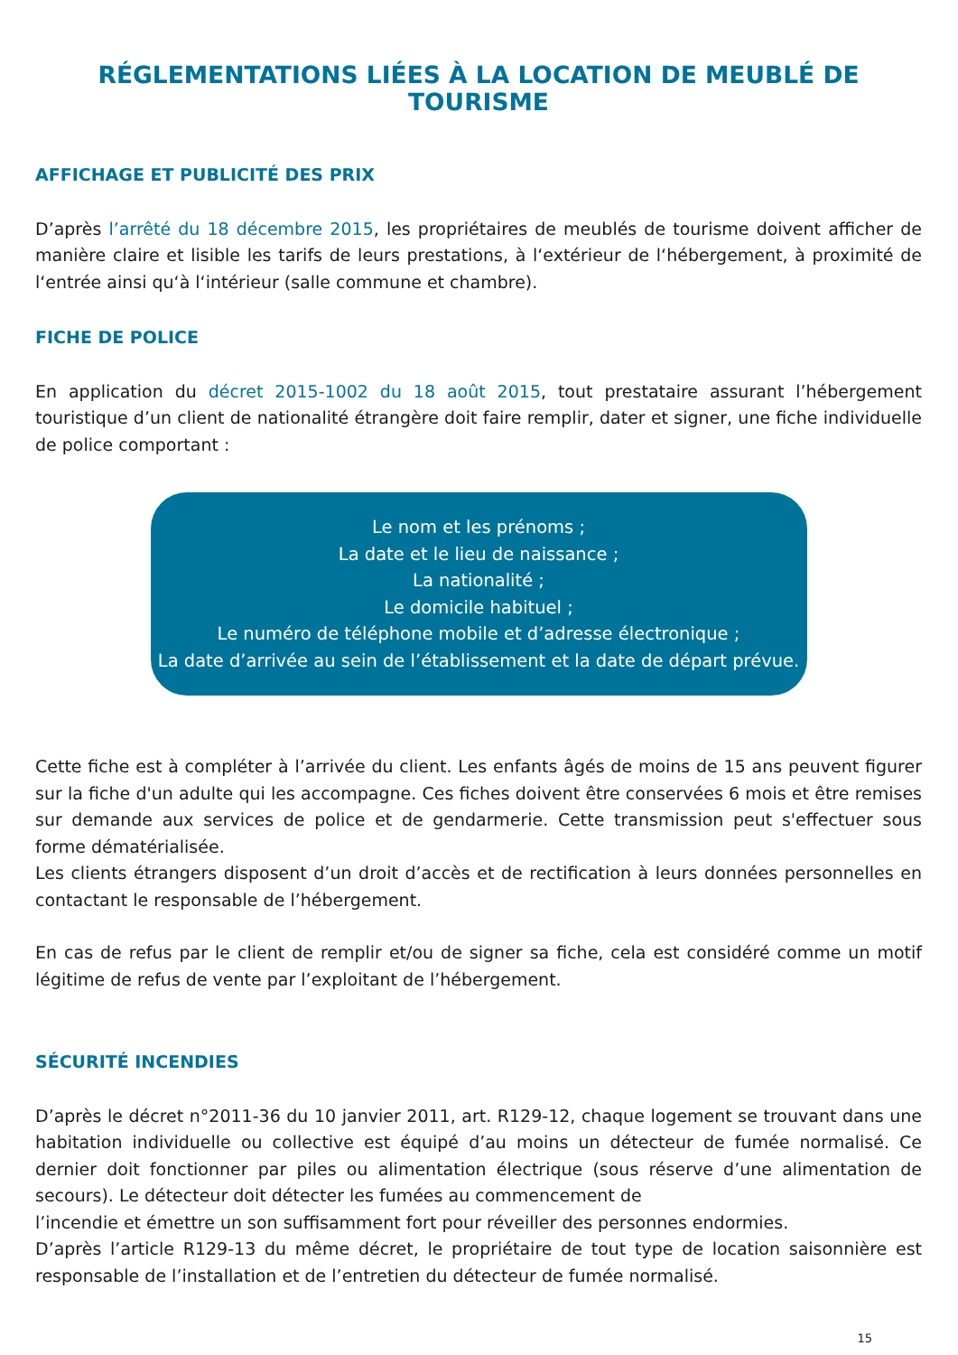RÉGLEMENTATIONS LIÉES À LA LOCATION DE MEUBLÉ DE TOURISME
AFFICHAGE ET PUBLICITÉ DES PRIX
D’après l’arrêté du 18 décembre 2015, les propriétaires de meublés de tourisme doivent afficher de manière claire et lisible les tarifs de leurs prestations, à l‘extérieur de l‘hébergement, à proximité de l‘entrée ainsi qu‘à l‘intérieur (salle commune et chambre).
FICHE DE POLICE
En application du décret 2015-1002 du 18 août 2015, tout prestataire assurant l’hébergement touristique d’un client de nationalité étrangère doit faire remplir, dater et signer, une fiche individuelle de police comportant :
Le nom et les prénoms ;
La date et le lieu de naissance ;
La nationalité ;
Le domicile habituel ;
Le numéro de téléphone mobile et d’adresse électronique ;
La date d’arrivée au sein de l’établissement et la date de départ prévue.
Cette fiche est à compléter à l’arrivée du client. Les enfants âgés de moins de 15 ans peuvent figurer sur la fiche d'un adulte qui les accompagne. Ces fiches doivent être conservées 6 mois et être remises sur demande aux services de police et de gendarmerie. Cette transmission peut s'effectuer sous forme dématérialisée.
Les clients étrangers disposent d’un droit d’accès et de rectification à leurs données personnelles en contactant le responsable de l’hébergement.
En cas de refus par le client de remplir et/ou de signer sa fiche, cela est considéré comme un motif légitime de refus de vente par l’exploitant de l’hébergement.
SÉCURITÉ INCENDIES
D’après le décret n°2011-36 du 10 janvier 2011, art. R129-12, chaque logement se trouvant dans une habitation individuelle ou collective est équipé d’au moins un détecteur de fumée normalisé. Ce dernier doit fonctionner par piles ou alimentation électrique (sous réserve d’une alimentation de secours). Le détecteur doit détecter les fumées au commencement de
l’incendie et émettre un son suffisamment fort pour réveiller des personnes endormies.
D’après l’article R129-13 du même décret, le propriétaire de tout type de location saisonnière est responsable de l’installation et de l’entretien du détecteur de fumée normalisé.
15